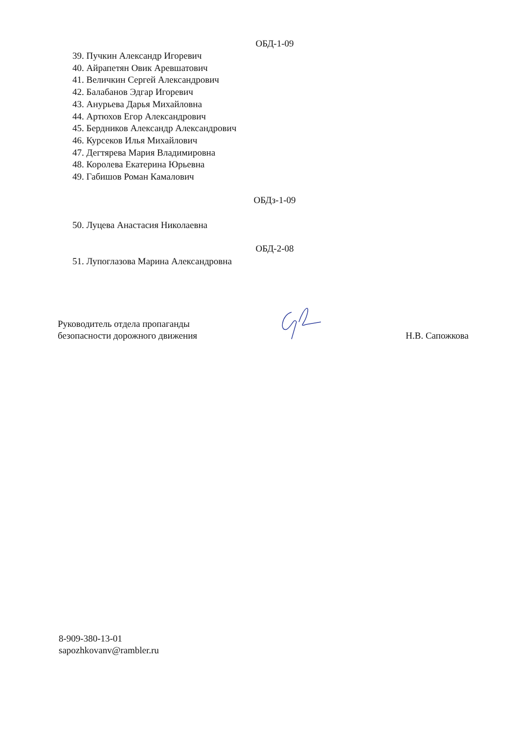ОБД-1-09
39. Пучкин Александр Игоревич
40. Айрапетян Овик Аревшатович
41. Величкин Сергей Александрович
42. Балабанов Эдгар Игоревич
43. Анурьева Дарья Михайловна
44. Артюхов Егор Александрович
45. Бердников Александр Александрович
46. Курсеков Илья Михайлович
47. Дегтярева Мария Владимировна
48. Королева Екатерина Юрьевна
49. Габишов Роман Камалович
ОБДз-1-09
50. Луцева Анастасия Николаевна
ОБД-2-08
51. Лупоглазова Марина Александровна
Руководитель отдела пропаганды
безопасности дорожного движения
Н.В. Сапожкова
8-909-380-13-01
sapozhkovanv@rambler.ru